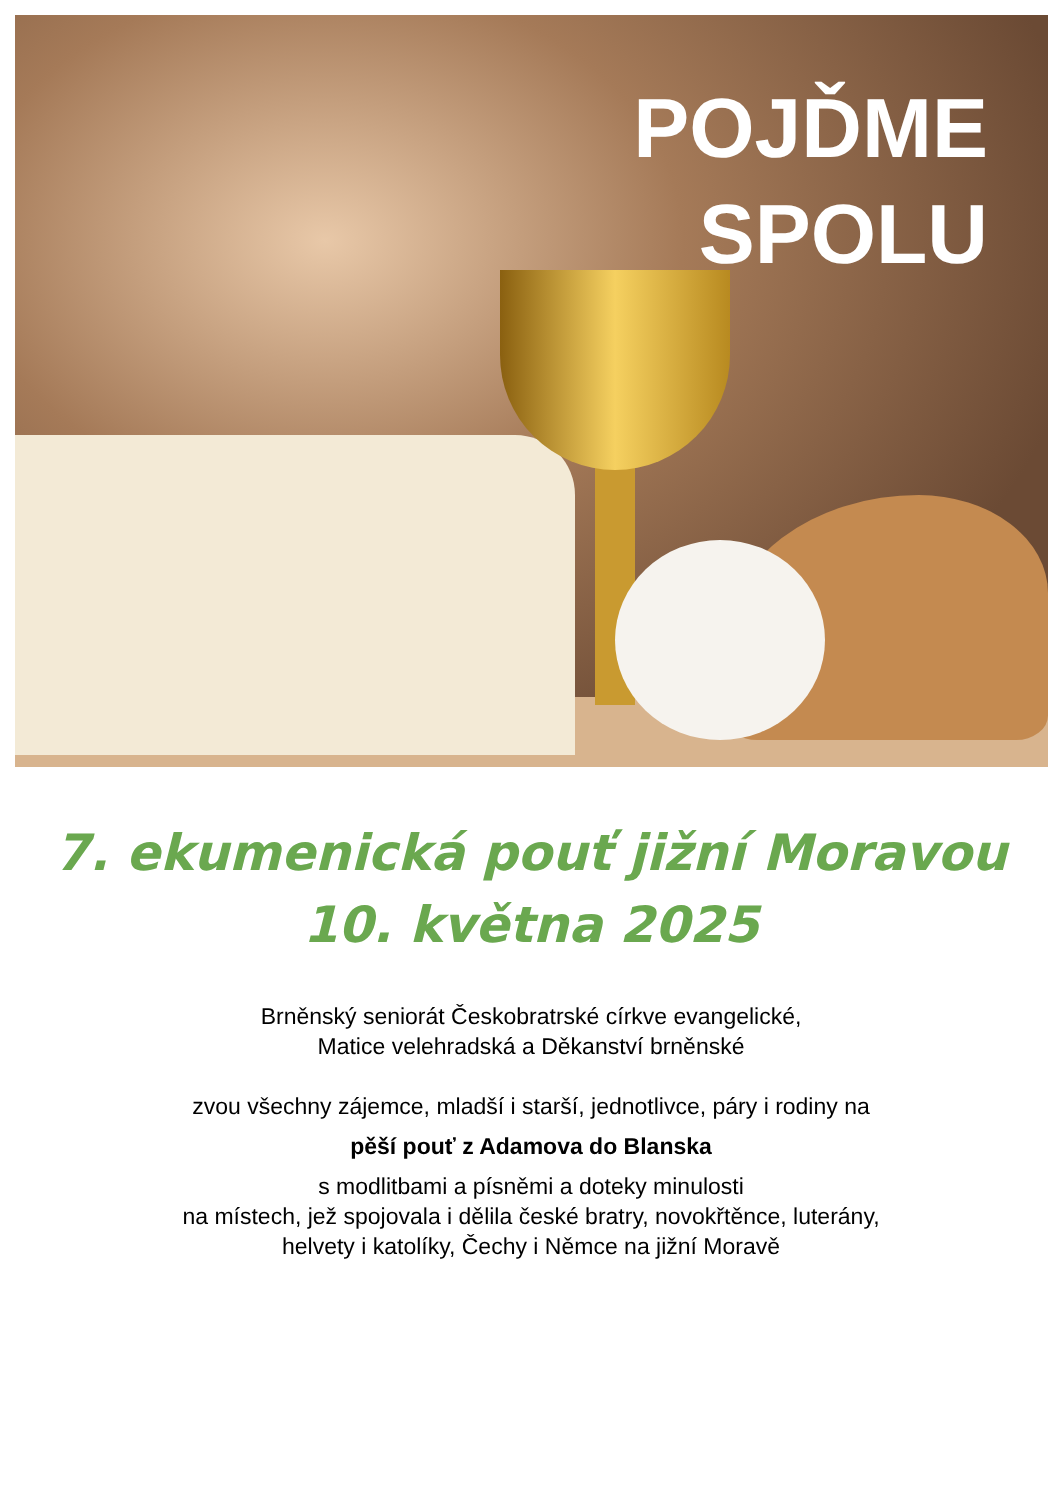POJĎME
SPOLU
7. ekumenická pouť jižní Moravou
10. května 2025
Brněnský seniorát Českobratrské církve evangelické,
Matice velehradská a Děkanství brněnské
zvou všechny zájemce, mladší i starší, jednotlivce, páry i rodiny na
pěší pouť z Adamova do Blanska
s modlitbami a písněmi a doteky minulosti
na místech, jež spojovala i dělila české bratry, novokřtěnce, luterány,
helvety i katolíky, Čechy i Němce na jižní Moravě